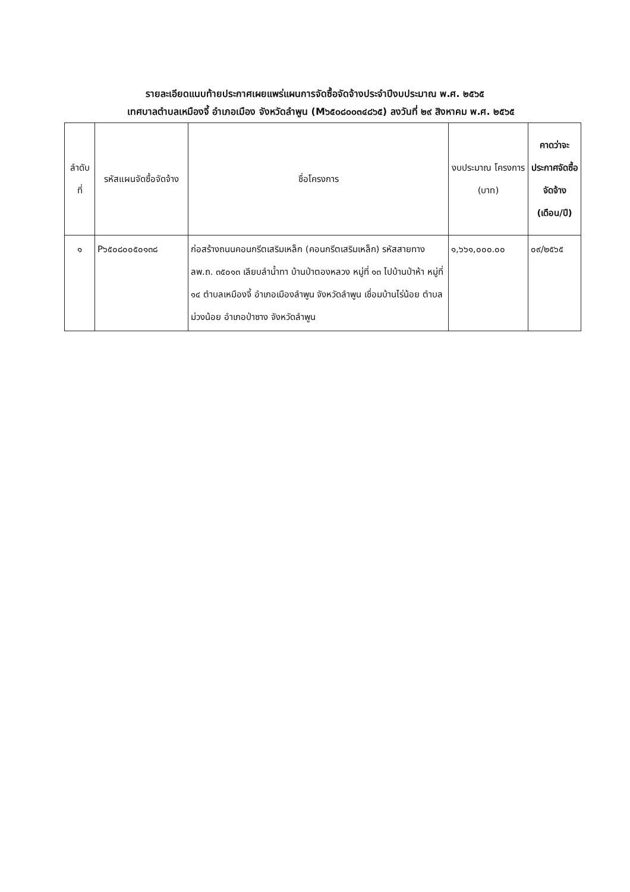รายละเอียดแนบท้ายประกาศเผยแพร่แผนการจัดซื้อจัดจ้างประจำปีงบประมาณ พ.ศ. ๒๕๖๕
เทศบาลตำบลเหมืองจี้ อำเภอเมือง จังหวัดลำพูน (M๖๕๐๘๐๐๓๔๘๖๕) ลงวันที่ ๒๙ สิงหาคม พ.ศ. ๒๕๖๕
| ลำดับ ที่ | รหัสแผนจัดซื้อจัดจ้าง | ชื่อโครงการ | งบประมาณ โครงการ (บาท) | คาดว่าจะประกาศจัดซื้อจัดจ้าง (เดือน/ปี) |
| --- | --- | --- | --- | --- |
| ๑ | P๖๕๐๘๐๐๕๐๑๓๘ | ก่อสร้างถนนคอนกรีตเสริมเหล็ก (คอนกรีตเสริมเหล็ก) รหัสสายทาง ลพ.ถ. ๓๕๐๑๓ เลียบลำน้ำทา บ้านป่าตองหลวง หมู่ที่ ๑๓ ไปบ้านป่าห้า หมู่ที่ ๑๔ ตำบลเหมืองจี้ อำเภอเมืองลำพูน จังหวัดลำพูน เชื่อมบ้านไร่น้อย ตำบลม่วงน้อย อำเภอป่าซาง จังหวัดลำพูน | ๑,๖๖๑,๐๐๐.๐๐ | ๐๙/๒๕๖๕ |